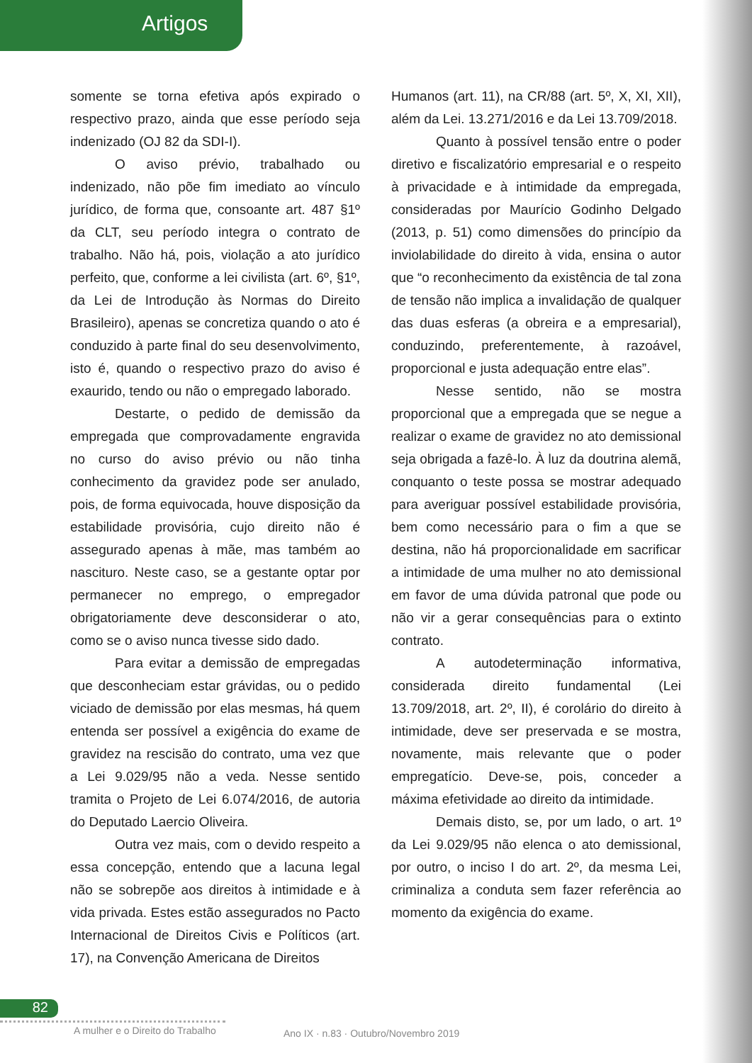Artigos
somente se torna efetiva após expirado o respectivo prazo, ainda que esse período seja indenizado (OJ 82 da SDI-I).
O aviso prévio, trabalhado ou indenizado, não põe fim imediato ao vínculo jurídico, de forma que, consoante art. 487 §1º da CLT, seu período integra o contrato de trabalho. Não há, pois, violação a ato jurídico perfeito, que, conforme a lei civilista (art. 6º, §1º, da Lei de Introdução às Normas do Direito Brasileiro), apenas se concretiza quando o ato é conduzido à parte final do seu desenvolvimento, isto é, quando o respectivo prazo do aviso é exaurido, tendo ou não o empregado laborado.
Destarte, o pedido de demissão da empregada que comprovadamente engravida no curso do aviso prévio ou não tinha conhecimento da gravidez pode ser anulado, pois, de forma equivocada, houve disposição da estabilidade provisória, cujo direito não é assegurado apenas à mãe, mas também ao nascituro. Neste caso, se a gestante optar por permanecer no emprego, o empregador obrigatoriamente deve desconsiderar o ato, como se o aviso nunca tivesse sido dado.
Para evitar a demissão de empregadas que desconheciam estar grávidas, ou o pedido viciado de demissão por elas mesmas, há quem entenda ser possível a exigência do exame de gravidez na rescisão do contrato, uma vez que a Lei 9.029/95 não a veda. Nesse sentido tramita o Projeto de Lei 6.074/2016, de autoria do Deputado Laercio Oliveira.
Outra vez mais, com o devido respeito a essa concepção, entendo que a lacuna legal não se sobrepõe aos direitos à intimidade e à vida privada. Estes estão assegurados no Pacto Internacional de Direitos Civis e Políticos (art. 17), na Convenção Americana de Direitos
Humanos (art. 11), na CR/88 (art. 5º, X, XI, XII), além da Lei. 13.271/2016 e da Lei 13.709/2018.
Quanto à possível tensão entre o poder diretivo e fiscalizatório empresarial e o respeito à privacidade e à intimidade da empregada, consideradas por Maurício Godinho Delgado (2013, p. 51) como dimensões do princípio da inviolabilidade do direito à vida, ensina o autor que “o reconhecimento da existência de tal zona de tensão não implica a invalidação de qualquer das duas esferas (a obreira e a empresarial), conduzindo, preferentemente, à razoável, proporcional e justa adequação entre elas”.
Nesse sentido, não se mostra proporcional que a empregada que se negue a realizar o exame de gravidez no ato demissional seja obrigada a fazê-lo. À luz da doutrina alemã, conquanto o teste possa se mostrar adequado para averiguar possível estabilidade provisória, bem como necessário para o fim a que se destina, não há proporcionalidade em sacrificar a intimidade de uma mulher no ato demissional em favor de uma dúvida patronal que pode ou não vir a gerar consequências para o extinto contrato.
A autodeterminação informativa, considerada direito fundamental (Lei 13.709/2018, art. 2º, II), é corolário do direito à intimidade, deve ser preservada e se mostra, novamente, mais relevante que o poder empregatício. Deve-se, pois, conceder a máxima efetividade ao direito da intimidade.
Demais disto, se, por um lado, o art. 1º da Lei 9.029/95 não elenca o ato demissional, por outro, o inciso I do art. 2º, da mesma Lei, criminaliza a conduta sem fazer referência ao momento da exigência do exame.
82
A mulher e o Direito do Trabalho
Ano IX · n.83 · Outubro/Novembro 2019